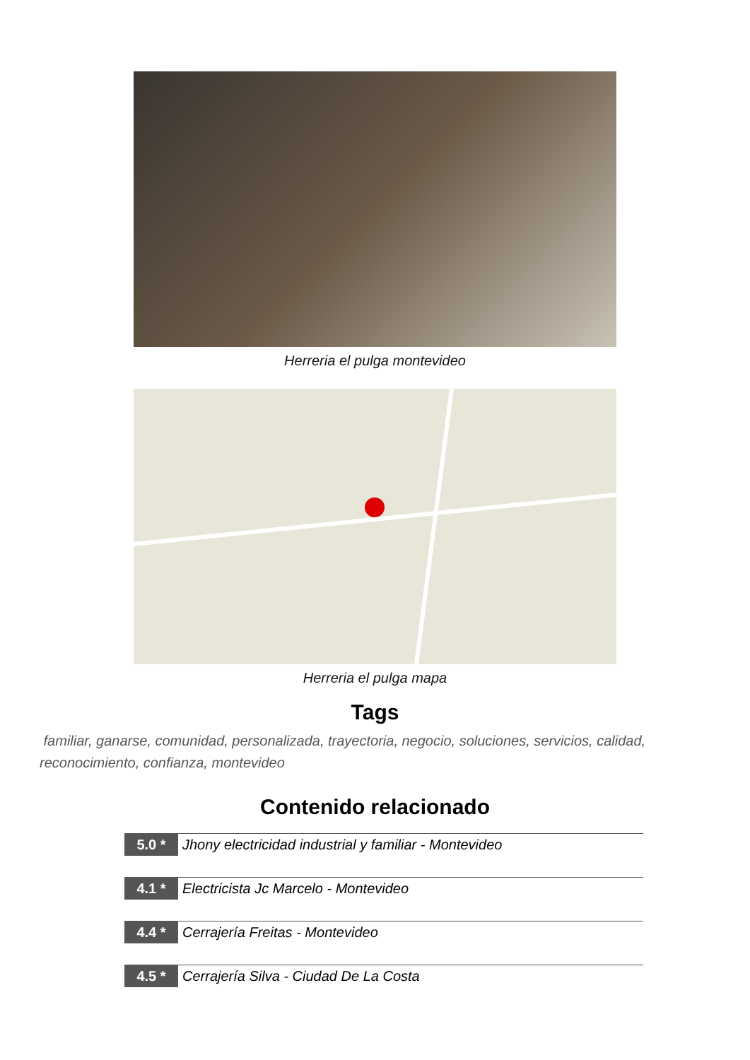Herreria el pulga montevideo
Herreria el pulga mapa
Tags
familiar, ganarse, comunidad, personalizada, trayectoria, negocio, soluciones, servicios, calidad, reconocimiento, confianza, montevideo
Contenido relacionado
5.0 * Jhony electricidad industrial y familiar - Montevideo
4.1 * Electricista Jc Marcelo - Montevideo
4.4 * Cerrajería Freitas - Montevideo
4.5 * Cerrajería Silva - Ciudad De La Costa